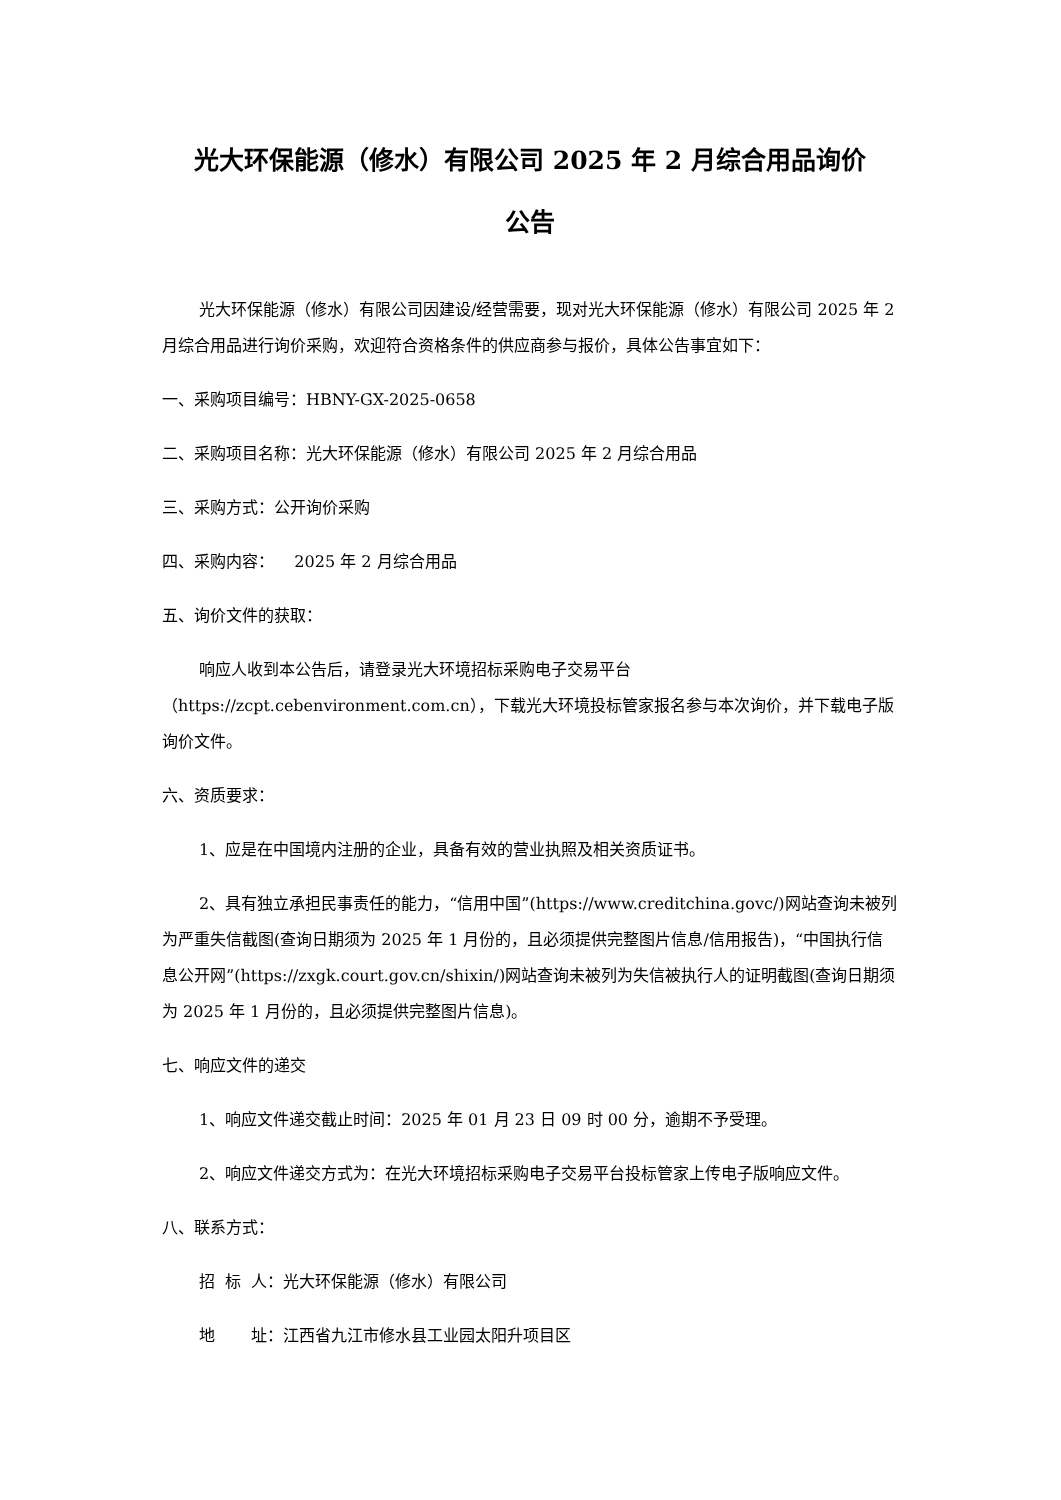光大环保能源（修水）有限公司 2025 年 2 月综合用品询价
公告
光大环保能源（修水）有限公司因建设/经营需要，现对光大环保能源（修水）有限公司 2025 年 2 月综合用品进行询价采购，欢迎符合资格条件的供应商参与报价，具体公告事宜如下：
一、采购项目编号：HBNY-GX-2025-0658
二、采购项目名称：光大环保能源（修水）有限公司 2025 年 2 月综合用品
三、采购方式：公开询价采购
四、采购内容： 2025 年 2 月综合用品
五、询价文件的获取：
响应人收到本公告后，请登录光大环境招标采购电子交易平台（https://zcpt.cebenvironment.com.cn），下载光大环境投标管家报名参与本次询价，并下载电子版询价文件。
六、资质要求：
1、应是在中国境内注册的企业，具备有效的营业执照及相关资质证书。
2、具有独立承担民事责任的能力，“信用中国”(https://www.creditchina.govc/)网站查询未被列为严重失信截图(查询日期须为 2025 年 1 月份的，且必须提供完整图片信息/信用报告)，“中国执行信息公开网”(https://zxgk.court.gov.cn/shixin/)网站查询未被列为失信被执行人的证明截图(查询日期须为 2025 年 1 月份的，且必须提供完整图片信息)。
七、响应文件的递交
1、响应文件递交截止时间：2025 年 01 月 23 日 09 时 00 分，逾期不予受理。
2、响应文件递交方式为：在光大环境招标采购电子交易平台投标管家上传电子版响应文件。
八、联系方式：
招 标 人：光大环保能源（修水）有限公司
地 址：江西省九江市修水县工业园太阳升项目区